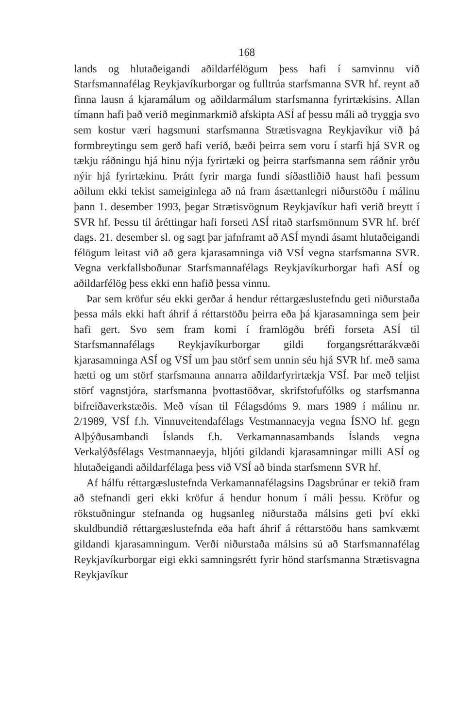168
lands og hlutaðeigandi aðildarfélögum þess hafi í samvinnu við Starfsmannafélag Reykjavíkurborgar og fulltrúa starfsmanna SVR hf. reynt að finna lausn á kjaramálum og aðildarmálum starfsmanna fyrirtækisins. Allan tímann hafi það verið meginmarkmið afskipta ASÍ af þessu máli að tryggja svo sem kostur væri hagsmuni starfsmanna Strætisvagna Reykjavíkur við þá formbreytingu sem gerð hafi verið, bæði þeirra sem voru í starfi hjá SVR og tækju ráðningu hjá hinu nýja fyrirtæki og þeirra starfsmanna sem ráðnir yrðu nýir hjá fyrirtækinu. Þrátt fyrir marga fundi síðastliðið haust hafi þessum aðilum ekki tekist sameiginlega að ná fram ásættanlegri niðurstöðu í málinu þann 1. desember 1993, þegar Strætisvögnum Reykjavíkur hafi verið breytt í SVR hf. Þessu til áréttingar hafi forseti ASÍ ritað starfsmönnum SVR hf. bréf dags. 21. desember sl. og sagt þar jafnframt að ASÍ myndi ásamt hlutaðeigandi félögum leitast við að gera kjarasamninga við VSÍ vegna starfsmanna SVR. Vegna verkfallsboðunar Starfsmannafélags Reykjavíkurborgar hafi ASÍ og aðildarfélög þess ekki enn hafið þessa vinnu.
Þar sem kröfur séu ekki gerðar á hendur réttargæslustefndu geti niðurstaða þessa máls ekki haft áhrif á réttarstöðu þeirra eða þá kjarasamninga sem þeir hafi gert. Svo sem fram komi í framlögðu bréfi forseta ASÍ til Starfsmannafélags Reykjavíkurborgar gildi forgangsréttarákvæði kjarasamninga ASÍ og VSÍ um þau störf sem unnin séu hjá SVR hf. með sama hætti og um störf starfsmanna annarra aðildarfyrirtækja VSÍ. Þar með teljist störf vagnstjóra, starfsmanna þvottastöðvar, skrifstofufólks og starfsmanna bifreiðaverkstæðis. Með vísan til Félagsdóms 9. mars 1989 í málinu nr. 2/1989, VSÍ f.h. Vinnuveitendafélags Vestmannaeyja vegna ÍSNO hf. gegn Alþýðusambandi Íslands f.h. Verkamannasambands Íslands vegna Verkalýðsfélags Vestmannaeyja, hljóti gildandi kjarasamningar milli ASÍ og hlutaðeigandi aðildarfélaga þess við VSÍ að binda starfsmenn SVR hf.
Af hálfu réttargæslustefnda Verkamannafélagsins Dagsbrúnar er tekið fram að stefnandi geri ekki kröfur á hendur honum í máli þessu. Kröfur og rökstuðningur stefnanda og hugsanleg niðurstaða málsins geti því ekki skuldbundið réttargæslustefnda eða haft áhrif á réttarstöðu hans samkvæmt gildandi kjarasamningum. Verði niðurstaða málsins sú að Starfsmannafélag Reykjavíkurborgar eigi ekki samningsrétt fyrir hönd starfsmanna Strætisvagna Reykjavíkur